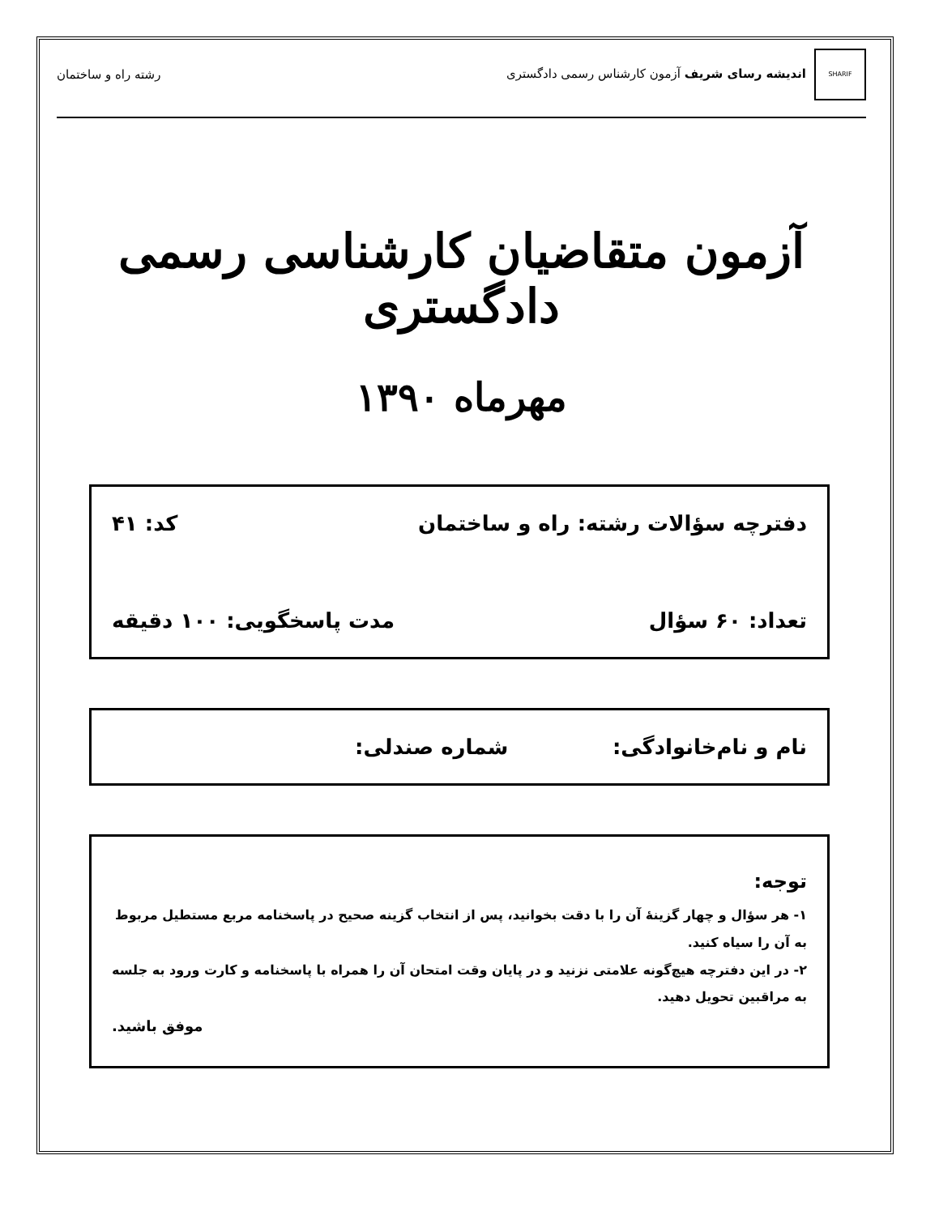SHARIF اندیشه رسای شریف آزمون کارشناس رسمی دادگستری
رشته راه و ساختمان
آزمون متقاضیان کارشناسی رسمی دادگستری
مهرماه ۱۳۹۰
دفترچه سؤالات رشته: راه و ساختمان کد: ۴۱
تعداد: ۶۰ سؤال مدت پاسخگویی: ۱۰۰ دقیقه
نام و نام‌خانوادگی: شماره صندلی:
توجه:
۱- هر سؤال و چهار گزینهٔ آن را با دقت بخوانید، پس از انتخاب گزینه صحیح در پاسخنامه مربع مستطیل مربوط به آن را سیاه کنید.
۲- در این دفترچه هیچ‌گونه علامتی نزنید و در پایان وقت امتحان آن را همراه با پاسخنامه و کارت ورود به جلسه به مراقبین تحویل دهید.
موفق باشید.